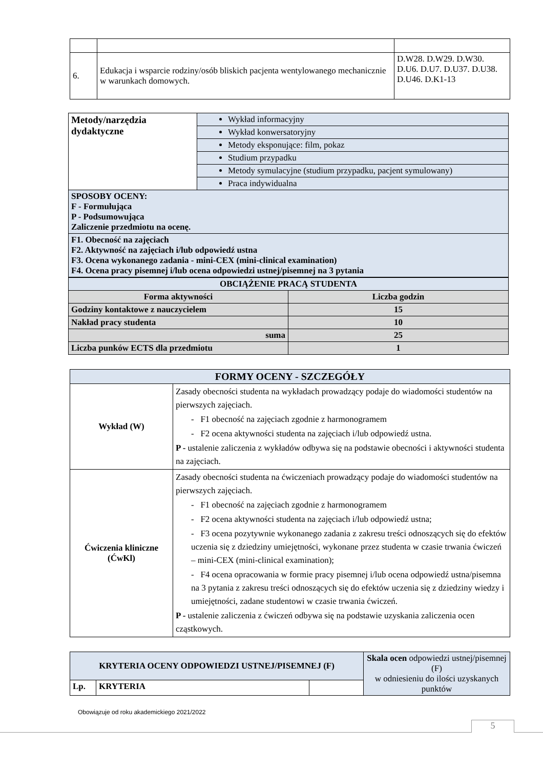| 6. | Edukacja i wsparcie rodziny/osób bliskich pacjenta wentylowanego mechanicznie w warunkach domowych. | D.W28. D.W29. D.W30. D.U6. D.U7. D.U37. D.U38. D.U46. D.K1-13 |
| Metody/narzędzia dydaktyczne | Wykład informacyjny |
| | Wykład konwersatoryjny |
| | Metody eksponujące: film, pokaz |
| | Studium przypadku |
| | Metody symulacyjne (studium przypadku, pacjent symulowany) |
| | Praca indywidualna |
| SPOSOBY OCENY: F - Formułująca P - Podsumowująca Zaliczenie przedmiotu na ocenę. | |
| F1. Obecność na zajęciach F2. Aktywność na zajęciach i/lub odpowiedź ustna F3. Ocena wykonanego zadania - mini-CEX (mini-clinical examination) F4. Ocena pracy pisemnej i/lub ocena odpowiedzi ustnej/pisemnej na 3 pytania | |
| OBCIĄŻENIE PRACĄ STUDENTA | |
| --- | --- |
| Forma aktywności | Liczba godzin |
| Godziny kontaktowe z nauczycielem | 15 |
| Nakład pracy studenta | 10 |
| suma | 25 |
| Liczba punków ECTS dla przedmiotu | 1 |
| FORMY OCENY - SZCZEGÓŁY | |
| --- | --- |
| Wykład (W) | Zasady obecności studenta na wykładach prowadzący podaje do wiadomości studentów na pierwszych zajęciach. - F1 obecność na zajęciach zgodnie z harmonogramem - F2 ocena aktywności studenta na zajęciach i/lub odpowiedź ustna. P - ustalenie zaliczenia z wykładów odbywa się na podstawie obecności i aktywności studenta na zajęciach. |
| Ćwiczenia kliniczne (ĆwKl) | Zasady obecności studenta na ćwiczeniach prowadzący podaje do wiadomości studentów na pierwszych zajęciach. - F1 obecność na zajęciach zgodnie z harmonogramem - F2 ocena aktywności studenta na zajęciach i/lub odpowiedź ustna; - F3 ocena pozytywnie wykonanego zadania z zakresu treści odnoszących się do efektów uczenia się z dziedziny umiejętności, wykonane przez studenta w czasie trwania ćwiczeń – mini-CEX (mini-clinical examination); - F4 ocena opracowania w formie pracy pisemnej i/lub ocena odpowiedź ustna/pisemna na 3 pytania z zakresu treści odnoszących się do efektów uczenia się z dziedziny wiedzy i umiejętności, zadane studentowi w czasie trwania ćwiczeń. P - ustalenie zaliczenia z ćwiczeń odbywa się na podstawie uzyskania zaliczenia ocen cząstkowych. |
| KRYTERIA OCENY ODPOWIEDZI USTNEJ/PISEMNEJ (F) | | | Skala ocen odpowiedzi ustnej/pisemnej (F) w odniesieniu do ilości uzyskanych punktów |
| Lp. | KRYTERIA | | |
Obowiązuje od roku akademickiego 2021/2022
5